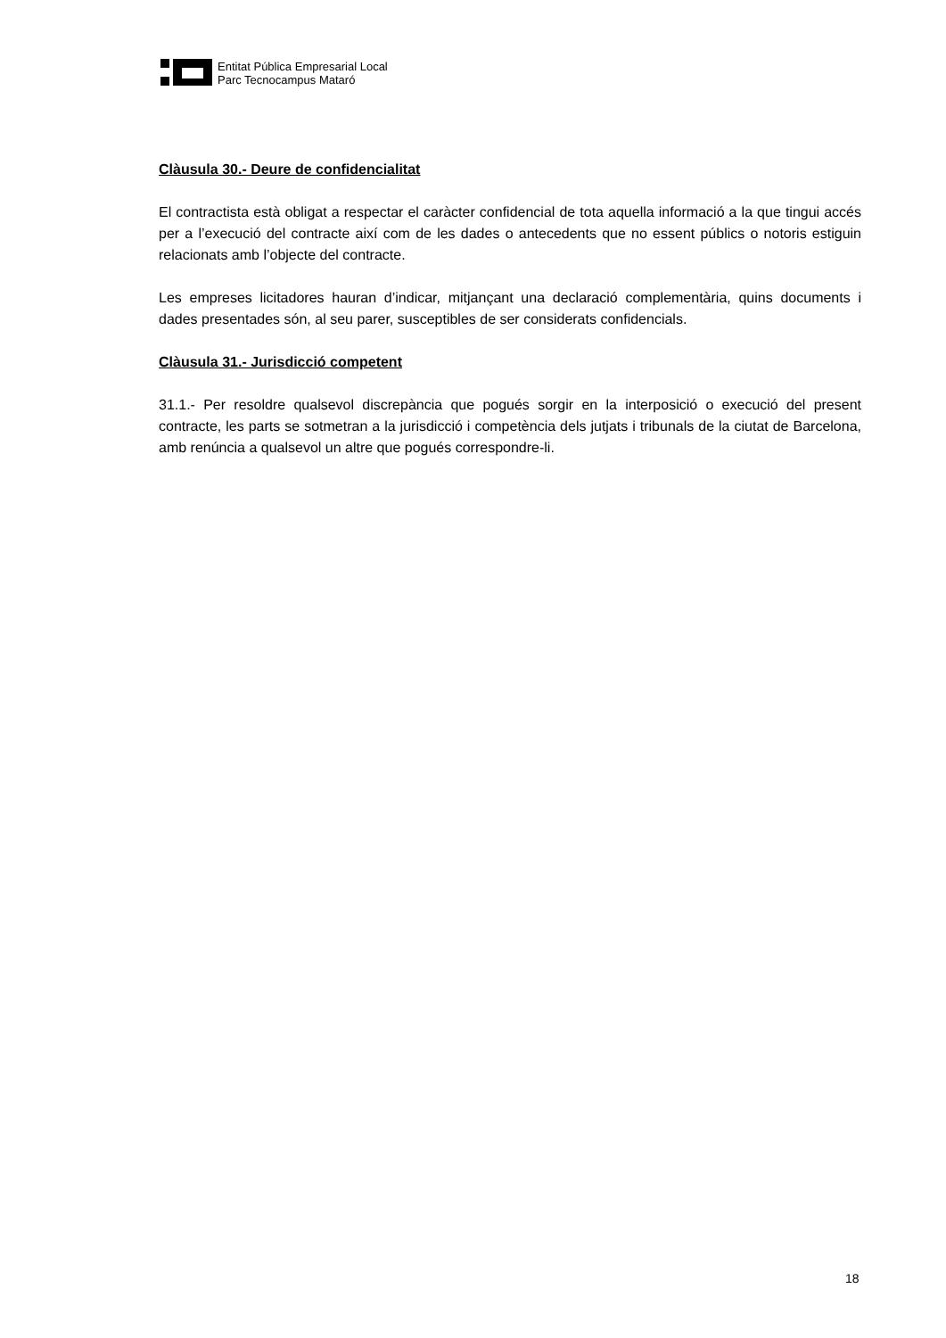Entitat Pública Empresarial Local
Parc Tecnocampus Mataró
Clàusula 30.- Deure de confidencialitat
El contractista està obligat a respectar el caràcter confidencial de tota aquella informació a la que tingui accés per a l’execució del contracte així com de les dades o antecedents que no essent públics o notoris estiguin relacionats amb l’objecte del contracte.
Les empreses licitadores hauran d’indicar, mitjançant una declaració complementària, quins documents i dades presentades són, al seu parer, susceptibles de ser considerats confidencials.
Clàusula 31.- Jurisdicció competent
31.1.- Per resoldre qualsevol discrepància que pogués sorgir en la interposició o execució del present contracte, les parts se sotmetran a la jurisdicció i competència dels jutjats i tribunals de la ciutat de Barcelona, amb renúncia a qualsevol un altre que pogués correspondre-li.
18